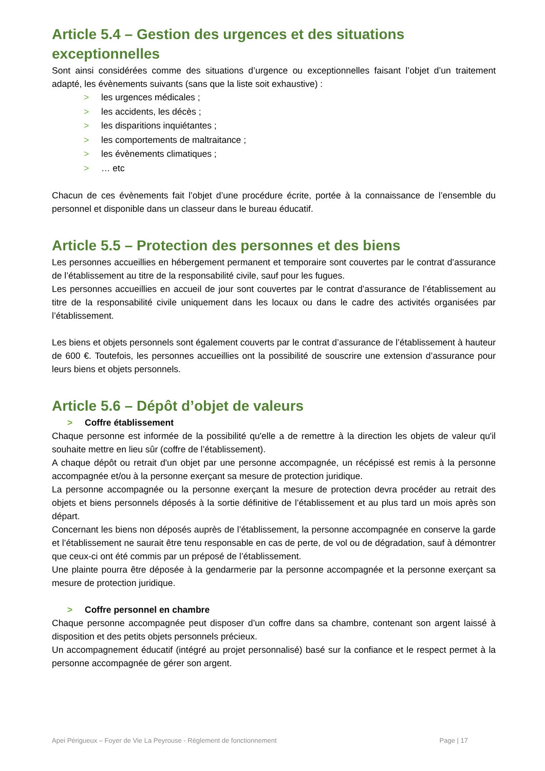Article 5.4 – Gestion des urgences et des situations exceptionnelles
Sont ainsi considérées comme des situations d’urgence ou exceptionnelles faisant l’objet d’un traitement adapté, les évènements suivants (sans que la liste soit exhaustive) :
> les urgences médicales ;
> les accidents, les décès ;
> les disparitions inquiétantes ;
> les comportements de maltraitance ;
> les évènements climatiques ;
> … etc
Chacun de ces évènements fait l’objet d’une procédure écrite, portée à la connaissance de l’ensemble du personnel et disponible dans un classeur dans le bureau éducatif.
Article 5.5 – Protection des personnes et des biens
Les personnes accueillies en hébergement permanent et temporaire sont couvertes par le contrat d’assurance de l’établissement au titre de la responsabilité civile, sauf pour les fugues.
Les personnes accueillies en accueil de jour sont couvertes par le contrat d’assurance de l’établissement au titre de la responsabilité civile uniquement dans les locaux ou dans le cadre des activités organisées par l’établissement.
Les biens et objets personnels sont également couverts par le contrat d’assurance de l’établissement à hauteur de 600 €. Toutefois, les personnes accueillies ont la possibilité de souscrire une extension d’assurance pour leurs biens et objets personnels.
Article 5.6 – Dépôt d’objet de valeurs
> Coffre établissement
Chaque personne est informée de la possibilité qu'elle a de remettre à la direction les objets de valeur qu'il souhaite mettre en lieu sûr (coffre de l’établissement).
A chaque dépôt ou retrait d'un objet par une personne accompagnée, un récépissé est remis à la personne accompagnée et/ou à la personne exerçant sa mesure de protection juridique.
La personne accompagnée ou la personne exerçant la mesure de protection devra procéder au retrait des objets et biens personnels déposés à la sortie définitive de l’établissement et au plus tard un mois après son départ.
Concernant les biens non déposés auprès de l’établissement, la personne accompagnée en conserve la garde et l’établissement ne saurait être tenu responsable en cas de perte, de vol ou de dégradation, sauf à démontrer que ceux-ci ont été commis par un préposé de l’établissement.
Une plainte pourra être déposée à la gendarmerie par la personne accompagnée et la personne exerçant sa mesure de protection juridique.
> Coffre personnel en chambre
Chaque personne accompagnée peut disposer d’un coffre dans sa chambre, contenant son argent laissé à disposition et des petits objets personnels précieux.
Un accompagnement éducatif (intégré au projet personnalisé) basé sur la confiance et le respect permet à la personne accompagnée de gérer son argent.
Apei Périgueux – Foyer de Vie La Peyrouse - Règlement de fonctionnement Page | 17